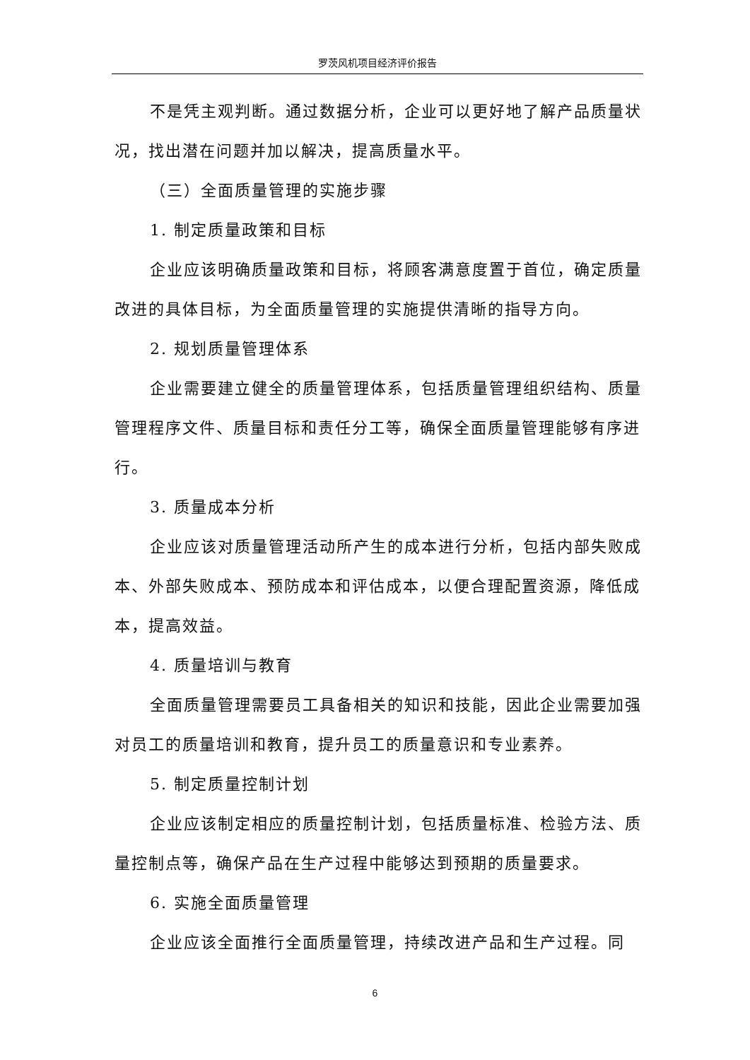罗茨风机项目经济评价报告
不是凭主观判断。通过数据分析，企业可以更好地了解产品质量状况，找出潜在问题并加以解决，提高质量水平。
（三）全面质量管理的实施步骤
1. 制定质量政策和目标
企业应该明确质量政策和目标，将顾客满意度置于首位，确定质量改进的具体目标，为全面质量管理的实施提供清晰的指导方向。
2. 规划质量管理体系
企业需要建立健全的质量管理体系，包括质量管理组织结构、质量管理程序文件、质量目标和责任分工等，确保全面质量管理能够有序进行。
3. 质量成本分析
企业应该对质量管理活动所产生的成本进行分析，包括内部失败成本、外部失败成本、预防成本和评估成本，以便合理配置资源，降低成本，提高效益。
4. 质量培训与教育
全面质量管理需要员工具备相关的知识和技能，因此企业需要加强对员工的质量培训和教育，提升员工的质量意识和专业素养。
5. 制定质量控制计划
企业应该制定相应的质量控制计划，包括质量标准、检验方法、质量控制点等，确保产品在生产过程中能够达到预期的质量要求。
6. 实施全面质量管理
企业应该全面推行全面质量管理，持续改进产品和生产过程。同
6